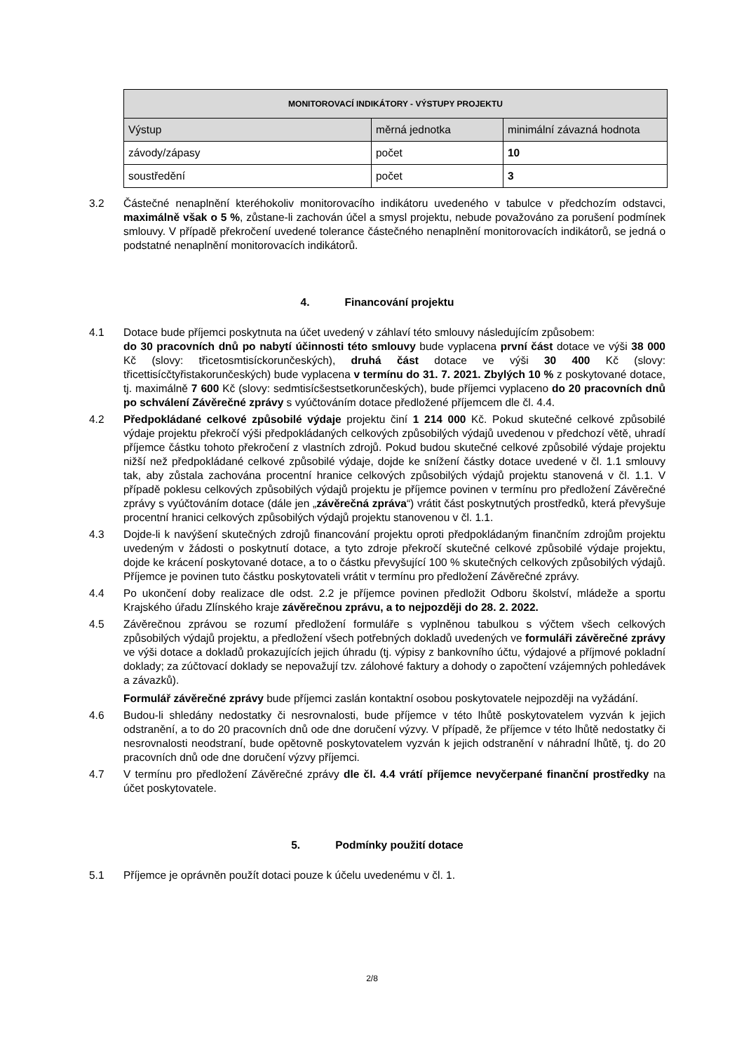| MONITOROVACÍ INDIKÁTORY - VÝSTUPY PROJEKTU | | |
| --- | --- | --- |
| Výstup | měrná jednotka | minimální závazná hodnota |
| závody/zápasy | počet | 10 |
| soustředění | počet | 3 |
3.2 Částečné nenaplnění kteréhokoliv monitorovacího indikátoru uvedeného v tabulce v předchozím odstavci, maximálně však o 5 %, zůstane-li zachován účel a smysl projektu, nebude považováno za porušení podmínek smlouvy. V případě překročení uvedené tolerance částečného nenaplnění monitorovacích indikátorů, se jedná o podstatné nenaplnění monitorovacích indikátorů.
4. Financování projektu
4.1 Dotace bude příjemci poskytnuta na účet uvedený v záhlaví této smlouvy následujícím způsobem:
do 30 pracovních dnů po nabytí účinnosti této smlouvy bude vyplacena první část dotace ve výši 38 000 Kč (slovy: třicetosmtisíckorunčeských), druhá část dotace ve výši 30 400 Kč (slovy: třicettisícčtyřistakorunčeských) bude vyplacena v termínu do 31. 7. 2021. Zbylých 10 % z poskytované dotace, tj. maximálně 7 600 Kč (slovy: sedmtisícšestsetkorunčeských), bude příjemci vyplaceno do 20 pracovních dnů po schválení Závěrečné zprávy s vyúčtováním dotace předložené příjemcem dle čl. 4.4.
4.2 Předpokládané celkové způsobilé výdaje projektu činí 1 214 000 Kč. Pokud skutečné celkové způsobilé výdaje projektu překročí výši předpokládaných celkových způsobilých výdajů uvedenou v předchozí větě, uhradí příjemce částku tohoto překročení z vlastních zdrojů. Pokud budou skutečné celkové způsobilé výdaje projektu nižší než předpokládané celkové způsobilé výdaje, dojde ke snížení částky dotace uvedené v čl. 1.1 smlouvy tak, aby zůstala zachována procentní hranice celkových způsobilých výdajů projektu stanovená v čl. 1.1. V případě poklesu celkových způsobilých výdajů projektu je příjemce povinen v termínu pro předložení Závěrečné zprávy s vyúčtováním dotace (dále jen „závěrečná zpráva“) vrátit část poskytnutých prostředků, která převyšuje procentní hranici celkových způsobilých výdajů projektu stanovenou v čl. 1.1.
4.3 Dojde-li k navýšení skutečných zdrojů financování projektu oproti předpokládaným finančním zdrojům projektu uvedeným v žádosti o poskytnutí dotace, a tyto zdroje překročí skutečné celkové způsobilé výdaje projektu, dojde ke krácení poskytované dotace, a to o částku převyšující 100 % skutečných celkových způsobilých výdajů. Příjemce je povinen tuto částku poskytovateli vrátit v termínu pro předložení Závěrečné zprávy.
4.4 Po ukončení doby realizace dle odst. 2.2 je příjemce povinen předložit Odboru školství, mládeže a sportu Krajského úřadu Zlínského kraje závěrečnou zprávu, a to nejpozději do 28. 2. 2022.
4.5 Závěrečnou zprávou se rozumí předložení formuláře s vyplněnou tabulkou s výčtem všech celkových způsobilých výdajů projektu, a předložení všech potřebných dokladů uvedených ve formuláři závěrečné zprávy ve výši dotace a dokladů prokazujících jejich úhradu (tj. výpisy z bankovního účtu, výdajové a příjmové pokladní doklady; za zúčtovací doklady se nepovažují tzv. zálohové faktury a dohody o započtení vzájemných pohledávek a závazků).
Formulář závěrečné zprávy bude příjemci zaslán kontaktní osobou poskytovatele nejpozději na vyžádání.
4.6 Budou-li shledány nedostatky či nesrovnalosti, bude příjemce v této lhůtě poskytovatelem vyzván k jejich odstranění, a to do 20 pracovních dnů ode dne doručení výzvy. V případě, že příjemce v této lhůtě nedostatky či nesrovnalosti neodstraní, bude opětovně poskytovatelem vyzván k jejich odstranění v náhradní lhůtě, tj. do 20 pracovních dnů ode dne doručení výzvy příjemci.
4.7 V termínu pro předložení Závěrečné zprávy dle čl. 4.4 vrátí příjemce nevyčerpané finanční prostředky na účet poskytovatele.
5. Podmínky použití dotace
5.1 Příjemce je oprávněn použít dotaci pouze k účelu uvedenému v čl. 1.
2/8